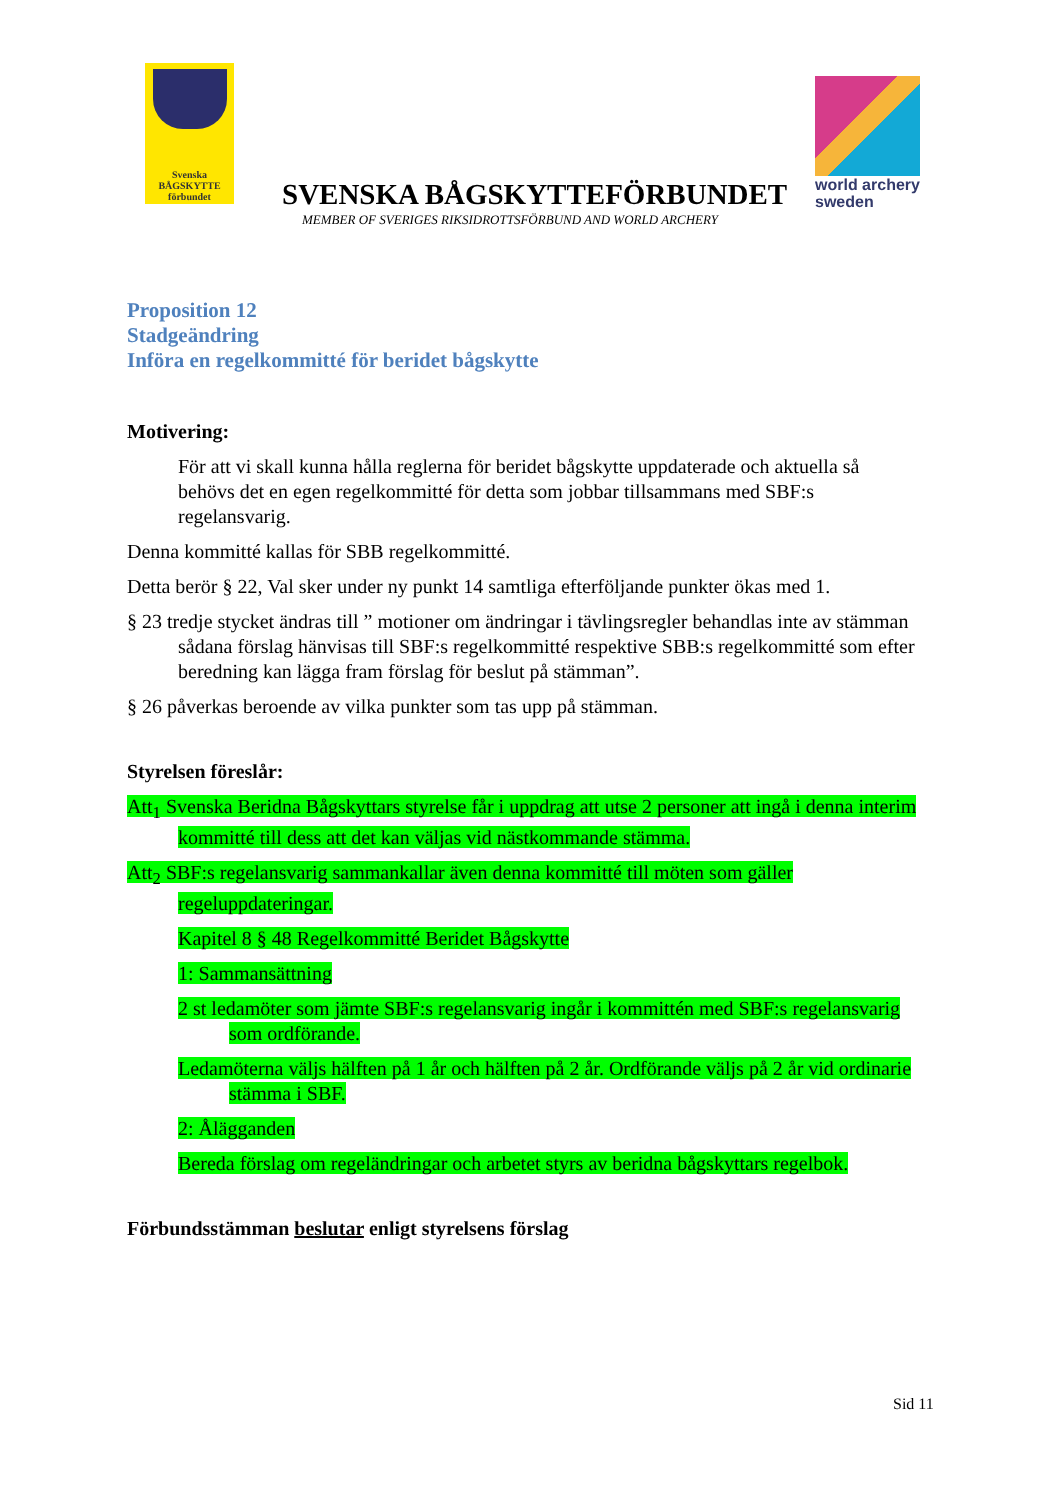Svenska
BÅGSKYTTE
förbundet
SVENSKA BÅGSKYTTEFÖRBUNDET
MEMBER OF SVERIGES RIKSIDROTTSFÖRBUND AND WORLD ARCHERY
world archery
sweden
Proposition 12
Stadgeändring
Införa en regelkommitté för beridet bågskytte
Motivering:
För att vi skall kunna hålla reglerna för beridet bågskytte uppdaterade och aktuella så behövs det en egen regelkommitté för detta som jobbar tillsammans med SBF:s regelansvarig.
Denna kommitté kallas för SBB regelkommitté.
Detta berör § 22, Val sker under ny punkt 14 samtliga efterföljande punkter ökas med 1.
§ 23 tredje stycket ändras till ” motioner om ändringar i tävlingsregler behandlas inte av stämman sådana förslag hänvisas till SBF:s regelkommitté respektive SBB:s regelkommitté som efter beredning kan lägga fram förslag för beslut på stämman”.
§ 26 påverkas beroende av vilka punkter som tas upp på stämman.
Styrelsen föreslår:
Att<sub>1</sub> Svenska Beridna Bågskyttars styrelse får i uppdrag att utse 2 personer att ingå i denna interim kommitté till dess att det kan väljas vid nästkommande stämma.
Att<sub>2</sub> SBF:s regelansvarig sammankallar även denna kommitté till möten som gäller regeluppdateringar.
Kapitel 8 § 48 Regelkommitté Beridet Bågskytte
1: Sammansättning
2 st ledamöter som jämte SBF:s regelansvarig ingår i kommittén med SBF:s regelansvarig som ordförande.
Ledamöterna väljs hälften på 1 år och hälften på 2 år. Ordförande väljs på 2 år vid ordinarie stämma i SBF.
2: Ålägganden
Bereda förslag om regeländringar och arbetet styrs av beridna bågskyttars regelbok.
Förbundsstämman beslutar enligt styrelsens förslag
Sid 11